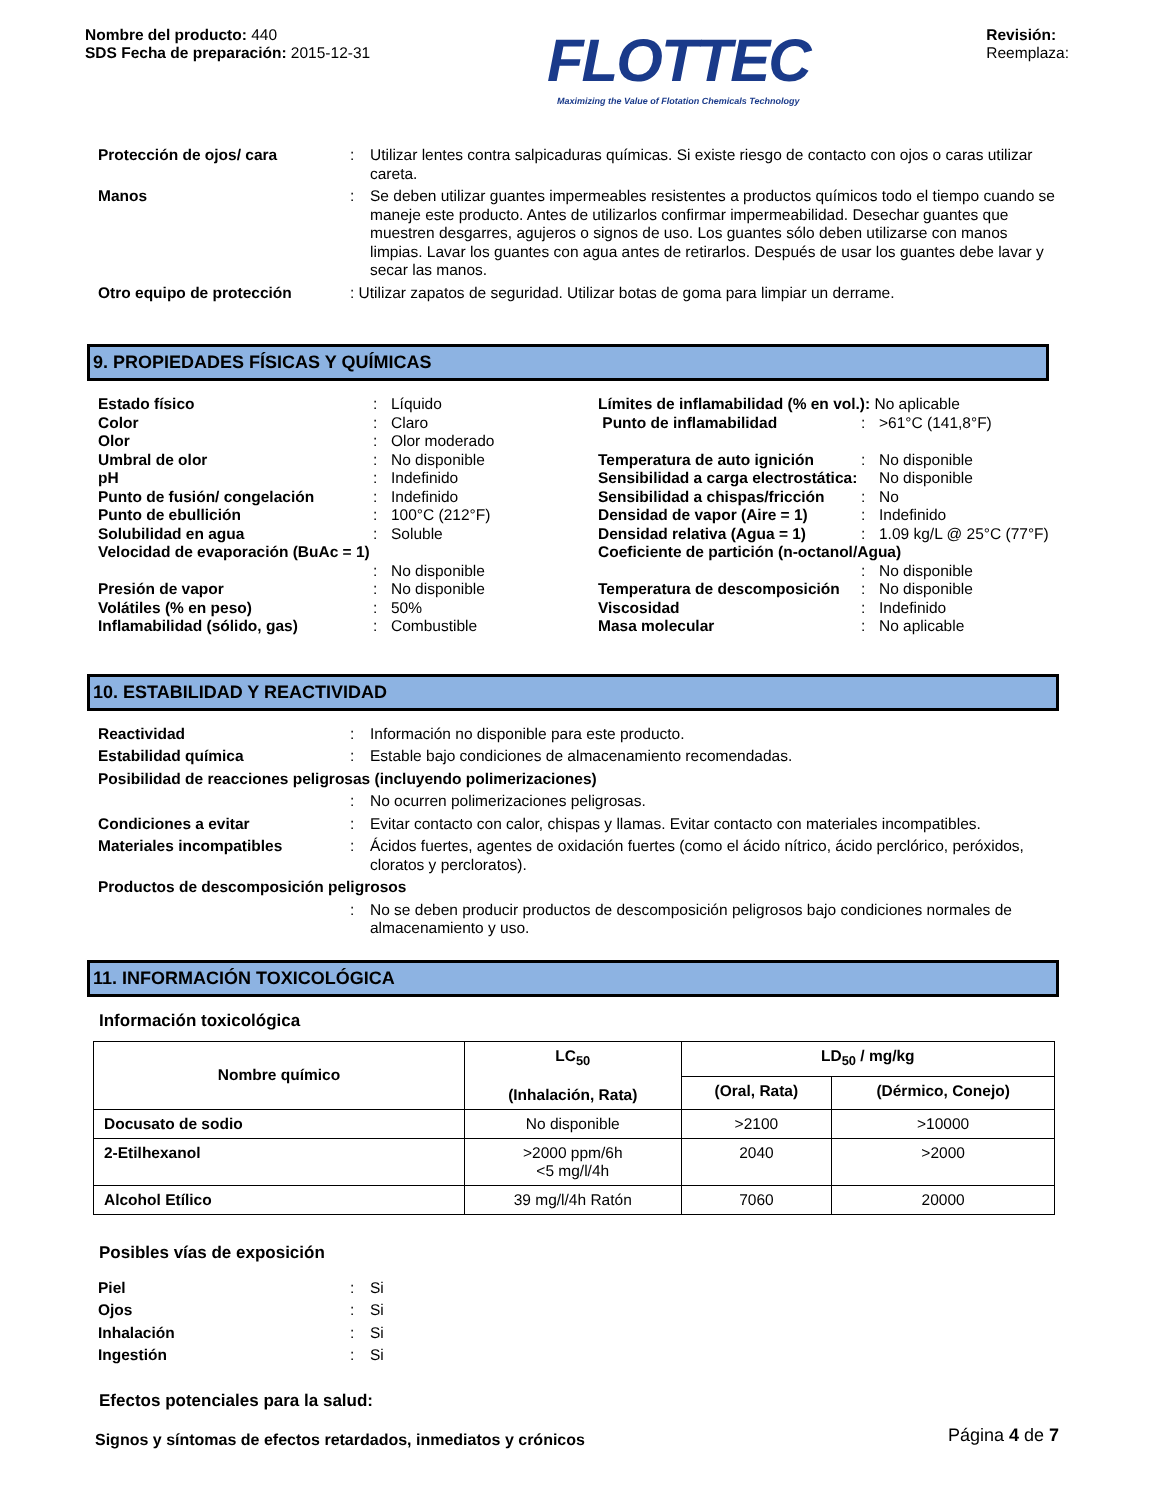Nombre del producto: 440
SDS Fecha de preparación: 2015-12-31
FLOTTEC
Maximizing the Value of Flotation Chemicals Technology
Revisión:
Reemplaza:
Protección de ojos/ cara : Utilizar lentes contra salpicaduras químicas. Si existe riesgo de contacto con ojos o caras utilizar careta.
Manos : Se deben utilizar guantes impermeables resistentes a productos químicos todo el tiempo cuando se maneje este producto. Antes de utilizarlos confirmar impermeabilidad. Desechar guantes que muestren desgarres, agujeros o signos de uso. Los guantes sólo deben utilizarse con manos limpias. Lavar los guantes con agua antes de retirarlos. Después de usar los guantes debe lavar y secar las manos.
Otro equipo de protección : Utilizar zapatos de seguridad. Utilizar botas de goma para limpiar un derrame.
9. PROPIEDADES FÍSICAS Y QUÍMICAS
Estado físico: Líquido
Color: Claro
Olor: Olor moderado
Umbral de olor: No disponible
pH: Indefinido
Punto de fusión/ congelación: Indefinido
Punto de ebullición: 100°C (212°F)
Solubilidad en agua: Soluble
Velocidad de evaporación (BuAc = 1)
: No disponible
Presión de vapor: No disponible
Volátiles (% en peso): 50%
Inflamabilidad (sólido, gas): Combustible
Límites de inflamabilidad (% en vol.): No aplicable
Punto de inflamabilidad: >61°C (141,8°F)
Temperatura de auto ignición: No disponible
Sensibilidad a carga electrostática: No disponible
Sensibilidad a chispas/fricción: No
Densidad de vapor (Aire = 1): Indefinido
Densidad relativa (Agua = 1): 1.09 kg/L @ 25°C (77°F)
Coeficiente de partición (n-octanol/Agua)
: No disponible
Temperatura de descomposición: No disponible
Viscosidad: Indefinido
Masa molecular: No aplicable
10. ESTABILIDAD Y REACTIVIDAD
Reactividad : Información no disponible para este producto.
Estabilidad química : Estable bajo condiciones de almacenamiento recomendadas.
Posibilidad de reacciones peligrosas (incluyendo polimerizaciones)
: No ocurren polimerizaciones peligrosas.
Condiciones a evitar : Evitar contacto con calor, chispas y llamas. Evitar contacto con materiales incompatibles.
Materiales incompatibles : Ácidos fuertes, agentes de oxidación fuertes (como el ácido nítrico, ácido perclórico, peróxidos, cloratos y percloratos).
Productos de descomposición peligrosos
: No se deben producir productos de descomposición peligrosos bajo condiciones normales de almacenamiento y uso.
11. INFORMACIÓN TOXICOLÓGICA
Información toxicológica
| Nombre químico | LC<sub>50</sub> (Inhalación, Rata) | LD<sub>50</sub> / mg/kg | |
| --- | --- | --- | --- |
| | | (Oral, Rata) | (Dérmico, Conejo) |
| Docusato de sodio | No disponible | >2100 | >10000 |
| 2-Etilhexanol | >2000 ppm/6h <5 mg/l/4h | 2040 | >2000 |
| Alcohol Etílico | 39 mg/l/4h Ratón | 7060 | 20000 |
Posibles vías de exposición
Piel : Si
Ojos : Si
Inhalación : Si
Ingestión : Si
Efectos potenciales para la salud:
Signos y síntomas de efectos retardados, inmediatos y crónicos
Página 4 de 7